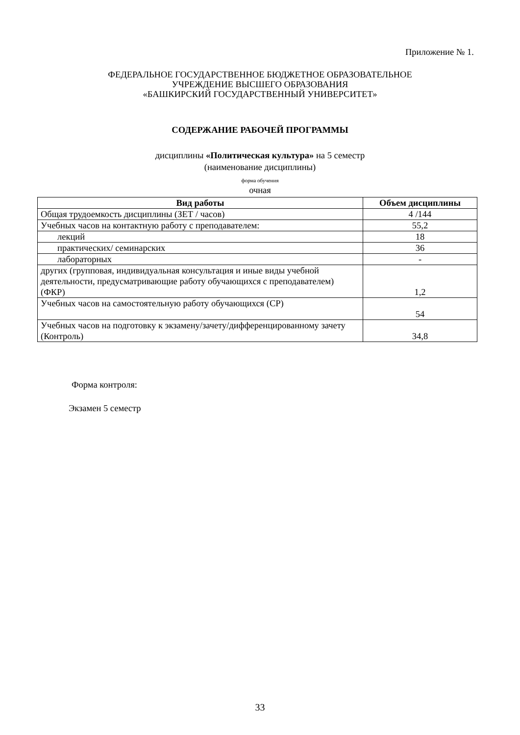Приложение № 1.
ФЕДЕРАЛЬНОЕ ГОСУДАРСТВЕННОЕ БЮДЖЕТНОЕ ОБРАЗОВАТЕЛЬНОЕ
УЧРЕЖДЕНИЕ ВЫСШЕГО ОБРАЗОВАНИЯ
«БАШКИРСКИЙ ГОСУДАРСТВЕННЫЙ УНИВЕРСИТЕТ»
СОДЕРЖАНИЕ РАБОЧЕЙ ПРОГРАММЫ
дисциплины «Политическая культура» на 5 семестр
(наименование дисциплины)
форма обучения
очная
| Вид работы | Объем дисциплины |
| --- | --- |
| Общая трудоемкость дисциплины (ЗЕТ / часов) | 4 /144 |
| Учебных часов на контактную работу с преподавателем: | 55,2 |
| лекций | 18 |
| практических/ семинарских | 36 |
| лабораторных | - |
| других (групповая, индивидуальная консультация и иные виды учебной деятельности, предусматривающие работу обучающихся с преподавателем) (ФКР) | 1,2 |
| Учебных часов на самостоятельную работу обучающихся (СР) | 54 |
| Учебных часов на подготовку к экзамену/зачету/дифференцированному зачету (Контроль) | 34,8 |
Форма контроля:
Экзамен 5 семестр
33